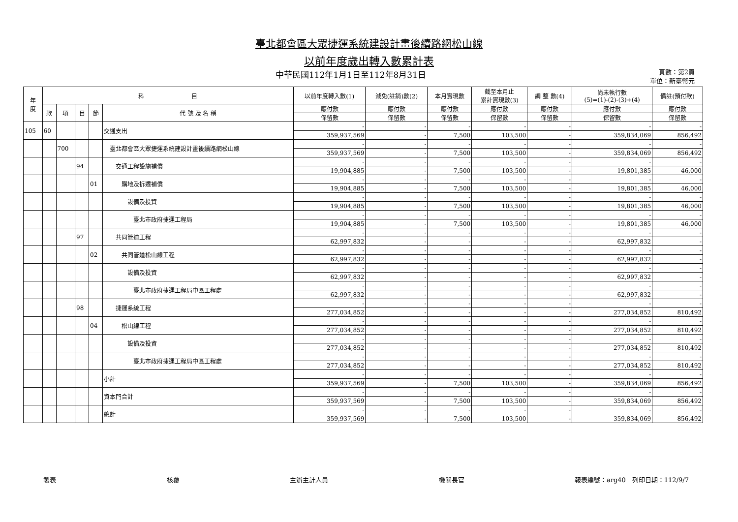臺北都會區大眾捷運系統建設計畫後續路網松山線
以前年度歲出轉入數累計表
中華民國112年1月1日至112年8月31日
頁數：第2頁
單位：新臺幣元
| 年 度 | 科 目 | | | | | 以前年度轉入數(1) | 減免(註銷)數(2) | 本月實現數 | 截至本月止 累計實現數(3) | 調 整 數(4) | 尚未執行數 (5)=(1)-(2)-(3)+(4) | 備註(預付款) |
| --- | --- | --- | --- | --- | --- | --- | --- | --- | --- | --- | --- | --- |
| | 款 | 項 | 目 | 節 | 代 號 及 名 稱 | 應付數 | 應付數 | 應付數 | 應付數 | 應付數 | 應付數 | 應付數 |
| | | | | | | 保留數 | 保留數 | 保留數 | 保留數 | 保留數 | 保留數 | 保留數 |
| 105 | 60 | | | | 交通支出 | - | - | - | - | - | - | - |
| | | | | | | 359,937,569 | - | 7,500 | 103,500 | - | 359,834,069 | 856,492 |
| | | 700 | | | 臺北都會區大眾捷運系統建設計畫後續路網松山線 | - | - | - | - | - | - | - |
| | | | | | | 359,937,569 | - | 7,500 | 103,500 | - | 359,834,069 | 856,492 |
| | | | 94 | | 交通工程設施補償 | - | - | - | - | - | - | - |
| | | | | | | 19,904,885 | - | 7,500 | 103,500 | - | 19,801,385 | 46,000 |
| | | | | 01 | 購地及拆遷補償 | - | - | - | - | - | - | - |
| | | | | | | 19,904,885 | - | 7,500 | 103,500 | - | 19,801,385 | 46,000 |
| | | | | | 設備及投資 | - | - | - | - | - | - | - |
| | | | | | | 19,904,885 | - | 7,500 | 103,500 | - | 19,801,385 | 46,000 |
| | | | | | 臺北市政府捷運工程局 | - | - | - | - | - | - | - |
| | | | | | | 19,904,885 | - | 7,500 | 103,500 | - | 19,801,385 | 46,000 |
| | | | 97 | | 共同管道工程 | - | - | - | - | - | - | - |
| | | | | | | 62,997,832 | - | - | - | - | 62,997,832 | - |
| | | | | 02 | 共同管道松山線工程 | - | - | - | - | - | - | - |
| | | | | | | 62,997,832 | - | - | - | - | 62,997,832 | - |
| | | | | | 設備及投資 | - | - | - | - | - | - | - |
| | | | | | | 62,997,832 | - | - | - | - | 62,997,832 | - |
| | | | | | 臺北市政府捷運工程局中區工程處 | - | - | - | - | - | - | - |
| | | | | | | 62,997,832 | - | - | - | - | 62,997,832 | - |
| | | | 98 | | 捷運系統工程 | - | - | - | - | - | - | - |
| | | | | | | 277,034,852 | - | - | - | - | 277,034,852 | 810,492 |
| | | | | 04 | 松山線工程 | - | - | - | - | - | - | - |
| | | | | | | 277,034,852 | - | - | - | - | 277,034,852 | 810,492 |
| | | | | | 設備及投資 | - | - | - | - | - | - | - |
| | | | | | | 277,034,852 | - | - | - | - | 277,034,852 | 810,492 |
| | | | | | 臺北市政府捷運工程局中區工程處 | - | - | - | - | - | - | - |
| | | | | | | 277,034,852 | - | - | - | - | 277,034,852 | 810,492 |
| | | | | | 小計 | - | - | - | - | - | - | - |
| | | | | | | 359,937,569 | - | 7,500 | 103,500 | - | 359,834,069 | 856,492 |
| | | | | | 資本門合計 | - | - | - | - | - | - | - |
| | | | | | | 359,937,569 | - | 7,500 | 103,500 | - | 359,834,069 | 856,492 |
| | | | | | 總計 | - | - | - | - | - | - | - |
| | | | | | | 359,937,569 | - | 7,500 | 103,500 | - | 359,834,069 | 856,492 |
製表 核覆 主辦主計人員 機關長官 報表編號：arg40　列印日期：112/9/7